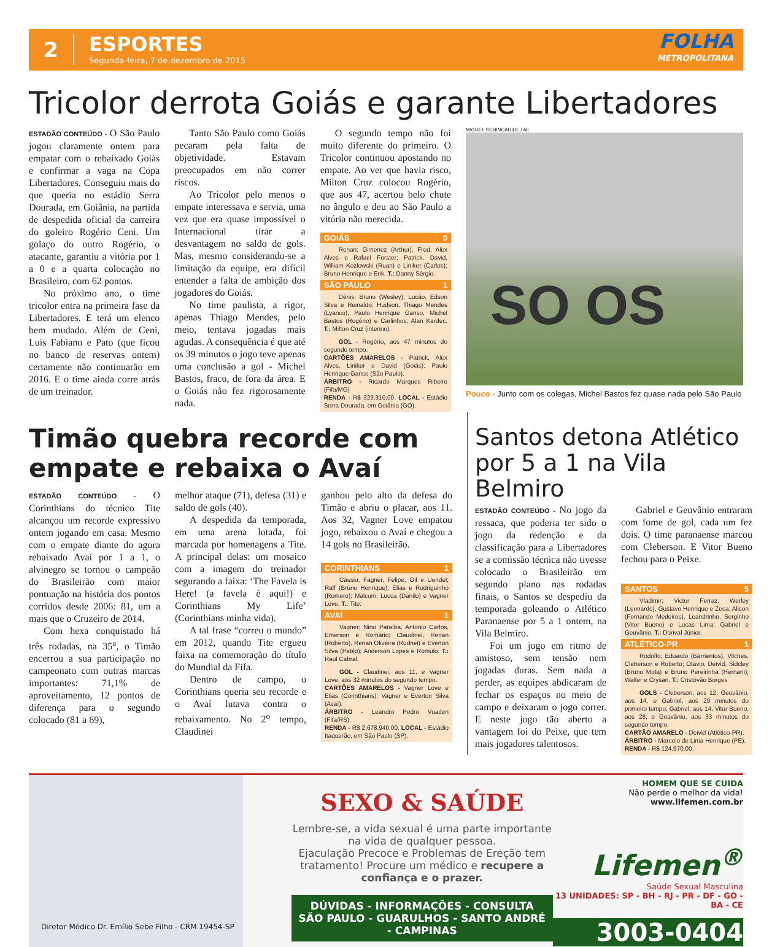2
ESPORTES
Segunda-feira, 7 de dezembro de 2015
FOLHA
METROPOLITANA
Tricolor derrota Goiás e garante Libertadores
ESTADÃO CONTEÚDO - O São Paulo jogou claramente ontem para empatar com o rebaixado Goiás e confirmar a vaga na Copa Libertadores. Conseguiu mais do que queria no estádio Serra Dourada, em Goiânia, na partida de despedida oficial da carreira do goleiro Rogério Ceni. Um golaço do outro Rogério, o atacante, garantiu a vitória por 1 a 0 e a quarta colocação no Brasileiro, com 62 pontos.
No próximo ano, o time tricolor entra na primeira fase da Libertadores. E terá um elenco bem mudado. Além de Ceni, Luis Fabiano e Pato (que ficou no banco de reservas ontem) certamente não continuarão em 2016. E o time ainda corre atrás de um treinador.
Tanto São Paulo como Goiás pecaram pela falta de objetividade. Estavam preocupados em não correr riscos.
Ao Tricolor pelo menos o empate interessava e servia, uma vez que era quase impossível o Internacional tirar a desvantagem no saldo de gols. Mas, mesmo considerando-se a limitação da equipe, era difícil entender a falta de ambição dos jogadores do Goiás.
No time paulista, a rigor, apenas Thiago Mendes, pelo meio, tentava jogadas mais agudas. A consequência é que até os 39 minutos o jogo teve apenas uma conclusão a gol - Michel Bastos, fraco, de fora da área. E o Goiás não fez rigorosamente nada.
O segundo tempo não foi muito diferente do primeiro. O Tricolor continuou apostando no empate. Ao ver que havia risco, Milton Cruz colocou Rogério, que aos 47, acertou belo chute no ângulo e deu ao São Paulo a vitória não merecida.
GOIÁS 0
Renan; Gimenez (Arthur), Fred, Alex Alves e Rafael Forster; Patrick, David, William Kozlowski (Ruan) e Liniker (Carlos); Bruno Henrique e Erik. T.: Danny Sérgio.
SÃO PAULO 1
Dênis; Bruno (Wesley), Lucão, Edson Silva e Reinaldo; Hudson, Thiago Mendes (Lyanco), Paulo Henrique Ganso, Michel Bastos (Rogério) e Carlinhos; Alan Kardec. T.: Milton Cruz (interino).
GOL - Rogério, aos 47 minutos do segundo tempo.
CARTÕES AMARELOS - Patrick, Alex Alves, Liniker e David (Goiás); Paulo Henrique Ganso (São Paulo).
ÁRBITRO - Ricardo Marques Ribeiro (Fifa/MG)
RENDA - R$ 329.310,00. LOCAL - Estádio Serra Dourada, em Goiânia (GO).
MIGUEL SCHINCARIOL / AE
SO OS
Pouco - Junto com os colegas, Michel Bastos fez quase nada pelo São Paulo
Timão quebra recorde com empate e rebaixa o Avaí
ESTADÃO CONTEÚDO - O Corinthians do técnico Tite alcançou um recorde expressivo ontem jogando em casa. Mesmo com o empate diante do agora rebaixado Avaí por 1 a 1, o alvinegro se tornou o campeão do Brasileirão com maior pontuação na história dos pontos corridos desde 2006: 81, um a mais que o Cruzeiro de 2014.
Com hexa conquistado há três rodadas, na 35<sup>a</sup>, o Timão encerrou a sua participação no campeonato com outras marcas importantes: 71,1% de aproveitamento, 12 pontos de diferença para o segundo colocado (81 a 69),
melhor ataque (71), defesa (31) e saldo de gols (40).
A despedida da temporada, em uma arena lotada, foi marcada por homenagens a Tite. A principal delas: um mosaico com a imagem do treinador segurando a faixa: ‘The Favela is Here! (a favela é aqui!) e Corinthians My Life’ (Corinthians minha vida).
A tal frase “correu o mundo” em 2012, quando Tite ergueu faixa na comemoração do título do Mundial da Fifa.
Dentro de campo, o Corinthians queria seu recorde e o Avaí lutava contra o rebaixamento. No 2<sup>o</sup> tempo, Claudinei
ganhou pelo alto da defesa do Timão e abriu o placar, aos 11. Aos 32, Vagner Love empatou jogo, rebaixou o Avaí e chegou a 14 gols no Brasileirão.
CORINTHIANS 1
Cássio; Fagner, Felipe, Gil e Uendel; Ralf (Bruno Henrique), Elias e Rodriguinho (Romero); Malcom, Lucca (Danilo) e Vagner Love. T.: Tite.
AVAÍ 1
Vagner; Nino Paraíba, Antonio Carlos, Emerson e Romário; Claudinei, Renan (Roberto), Renan Oliveira (Rudnei) e Everton Silva (Pablo); Anderson Lopes e Romulo. T.: Raul Cabral.
GOL - Claudinei, aos 11, e Vagner Love, aos 32 minutos do segundo tempo.
CARTÕES AMARELOS - Vagner Love e Elias (Corinthians); Vagner e Everton Silva (Avaí).
ÁRBITRO - Leandro Pedro Vuaden (Fifa/RS).
RENDA - R$ 2.678.940,00. LOCAL - Estádio Itaquerão, em São Paulo (SP).
Santos detona Atlético por 5 a 1 na Vila Belmiro
ESTADÃO CONTEÚDO - No jogo da ressaca, que poderia ter sido o jogo da redenção e da classificação para a Libertadores se a comissão técnica não tivesse colocado o Brasileirão em segundo plano nas rodadas finais, o Santos se despediu da temporada goleando o Atlético Paranaense por 5 a 1 ontem, na Vila Belmiro.
Foi um jogo em ritmo de amistoso, sem tensão nem jogadas duras. Sem nada a perder, as equipes abdicaram de fechar os espaços no meio de campo e deixaram o jogo correr. E neste jogo tão aberto a vantagem foi do Peixe, que tem mais jogadores talentosos.
Gabriel e Geuvânio entraram com fome de gol, cada um fez dois. O time paranaense marcou com Cleberson. E Vitor Bueno fechou para o Peixe.
SANTOS 5
Vladimir; Victor Ferraz, Werley (Leonardo), Gustavo Henrique e Zeca; Alison (Fernando Medeiros), Leandrinho, Serginho (Vitor Bueno) e Lucas Lima; Gabriel e Geuvânio. T.: Dorival Júnior.
ATLÉTICO-PR 1
Rodolfo; Eduardo (Barrientos), Vilches, Cleberson e Roberto; Otávio, Deivid, Sidcley (Bruno Mota) e Bruno Pereirinha (Hernani); Walter e Crysan. T.: Cristóvão Borges
GOLS - Cleberson, aos 12, Geuvânio, aos 14, e Gabriel, aos 29 minutos do primeiro tempo; Gabriel, aos 14, Vitor Bueno, aos 28, e Geuvânio, aos 33 minutos do segundo tempo.
CARTÃO AMARELO - Deivid (Atlético-PR).
ÁRBITRO - Marcelo de Lima Henrique (PE).
RENDA - R$ 124.970,00.
Diretor Médico Dr. Emílio Sebe Filho - CRM 19454-SP
SEXO & SAÚDE
Lembre-se, a vida sexual é uma parte importante na vida de qualquer pessoa.
Ejaculação Precoce e Problemas de Ereção tem tratamento! Procure um médico e recupere a confiança e o prazer.
DÚVIDAS - INFORMAÇÕES - CONSULTA
SÃO PAULO - GUARULHOS - SANTO ANDRÉ - CAMPINAS
HOMEM QUE SE CUIDA
Não perde o melhor da vida!
www.lifemen.com.br
Lifemen<sup>®</sup>
Saúde Sexual Masculina
13 UNIDADES: SP - BH - RJ - PR - DF - GO - BA - CE
3003-0404